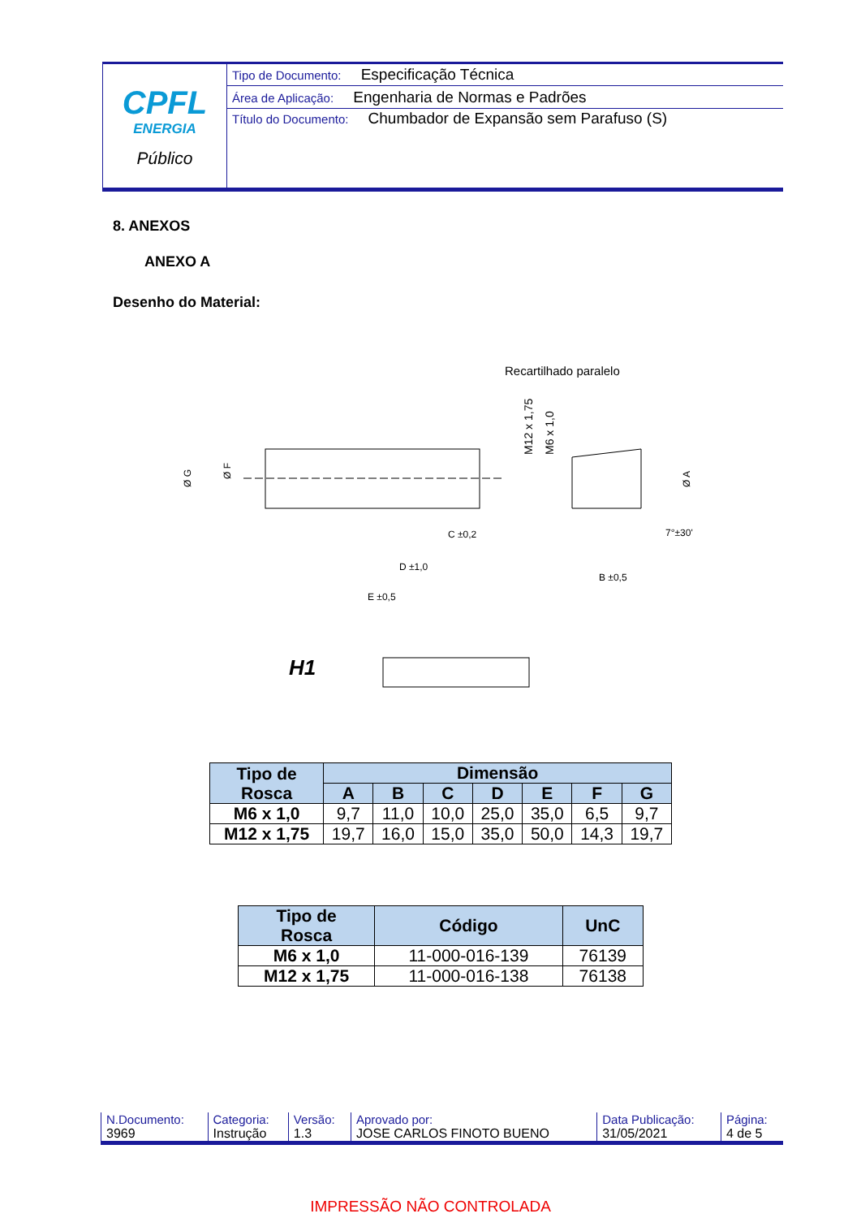| CPFL ENERGIA Público | Tipo de Documento: Especificação Técnica |
| | Área de Aplicação: Engenharia de Normas e Padrões |
| | Título do Documento: Chumbador de Expansão sem Parafuso (S) |
8. ANEXOS
ANEXO A
Desenho do Material:
Recartilhado paralelo
M12 x 1,75
M6 x 1,0
Ø G
Ø F
Ø A
C ±0,2
D ±1,0
E ±0,5
B ±0,5
7°±30'
H1
| Tipo de Rosca | Dimensão | | | | | | |
| --- | --- | --- | --- | --- | --- | --- | --- |
| | A | B | C | D | E | F | G |
| M6 x 1,0 | 9,7 | 11,0 | 10,0 | 25,0 | 35,0 | 6,5 | 9,7 |
| M12 x 1,75 | 19,7 | 16,0 | 15,0 | 35,0 | 50,0 | 14,3 | 19,7 |
| Tipo de Rosca | Código | UnC |
| --- | --- | --- |
| M6 x 1,0 | 11-000-016-139 | 76139 |
| M12 x 1,75 | 11-000-016-138 | 76138 |
| N.Documento: | Categoria: | Versão: | Aprovado por: | Data Publicação: | Página: |
| 3969 | Instrução | 1.3 | JOSE CARLOS FINOTO BUENO | 31/05/2021 | 4 de 5 |
IMPRESSÃO NÃO CONTROLADA